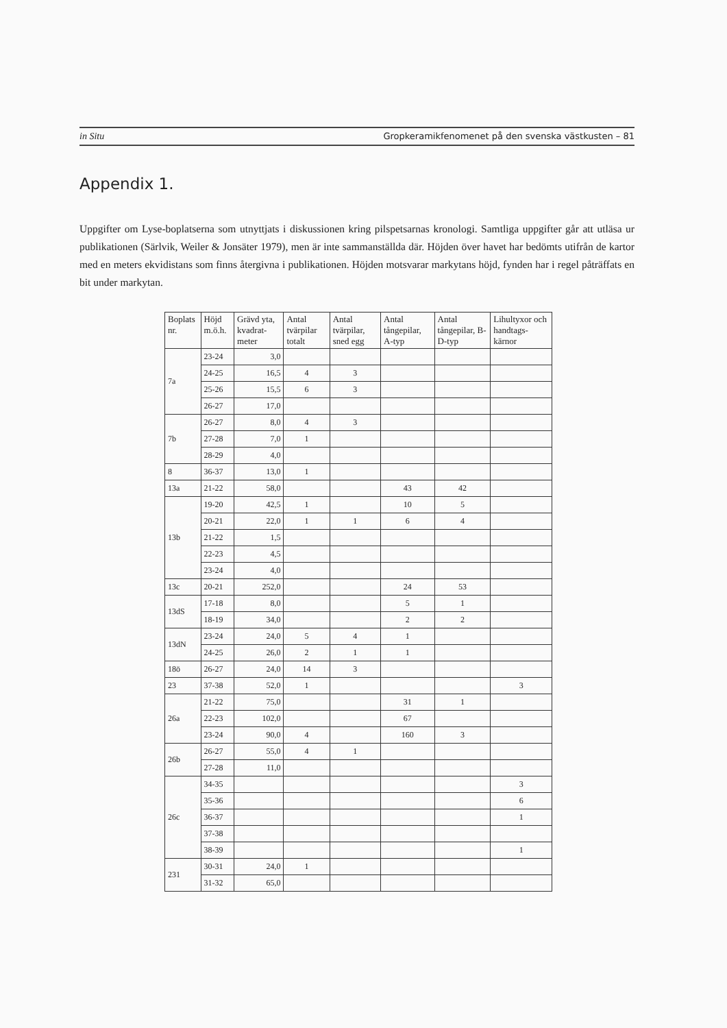in Situ Gropkeramikfenomenet på den svenska västkusten – 81
Appendix 1.
Uppgifter om Lyse-boplatserna som utnyttjats i diskussionen kring pilspetsarnas kronologi. Samtliga uppgifter går att utläsa ur publikationen (Särlvik, Weiler & Jonsäter 1979), men är inte sammanställda där. Höjden över havet har bedömts utifrån de kartor med en meters ekvidistans som finns återgivna i publikationen. Höjden motsvarar markytans höjd, fynden har i regel påträffats en bit under markytan.
| Boplats nr. | Höjd m.ö.h. | Grävd yta, kvadrat-meter | Antal tvärpilar totalt | Antal tvärpilar, sned egg | Antal tångepilar, A-typ | Antal tångepilar, B-D-typ | Lihultyxor och handtags-kärnor |
| --- | --- | --- | --- | --- | --- | --- | --- |
| 7a | 23-24 | 3,0 | | | | | |
| | 24-25 | 16,5 | 4 | 3 | | | |
| | 25-26 | 15,5 | 6 | 3 | | | |
| | 26-27 | 17,0 | | | | | |
| 7b | 26-27 | 8,0 | 4 | 3 | | | |
| | 27-28 | 7,0 | 1 | | | | |
| | 28-29 | 4,0 | | | | | |
| 8 | 36-37 | 13,0 | 1 | | | | |
| 13a | 21-22 | 58,0 | | | 43 | 42 | |
| 13b | 19-20 | 42,5 | 1 | | 10 | 5 | |
| | 20-21 | 22,0 | 1 | 1 | 6 | 4 | |
| | 21-22 | 1,5 | | | | | |
| | 22-23 | 4,5 | | | | | |
| | 23-24 | 4,0 | | | | | |
| 13c | 20-21 | 252,0 | | | 24 | 53 | |
| 13dS | 17-18 | 8,0 | | | 5 | 1 | |
| | 18-19 | 34,0 | | | 2 | 2 | |
| 13dN | 23-24 | 24,0 | 5 | 4 | 1 | | |
| | 24-25 | 26,0 | 2 | 1 | 1 | | |
| 18ö | 26-27 | 24,0 | 14 | 3 | | | |
| 23 | 37-38 | 52,0 | 1 | | | | 3 |
| 26a | 21-22 | 75,0 | | | 31 | 1 | |
| | 22-23 | 102,0 | | | 67 | | |
| | 23-24 | 90,0 | 4 | | 160 | 3 | |
| 26b | 26-27 | 55,0 | 4 | 1 | | | |
| | 27-28 | 11,0 | | | | | |
| 26c | 34-35 | | | | | | 3 |
| | 35-36 | | | | | | 6 |
| | 36-37 | | | | | | 1 |
| | 37-38 | | | | | | |
| | 38-39 | | | | | | 1 |
| 231 | 30-31 | 24,0 | 1 | | | | |
| | 31-32 | 65,0 | | | | | |